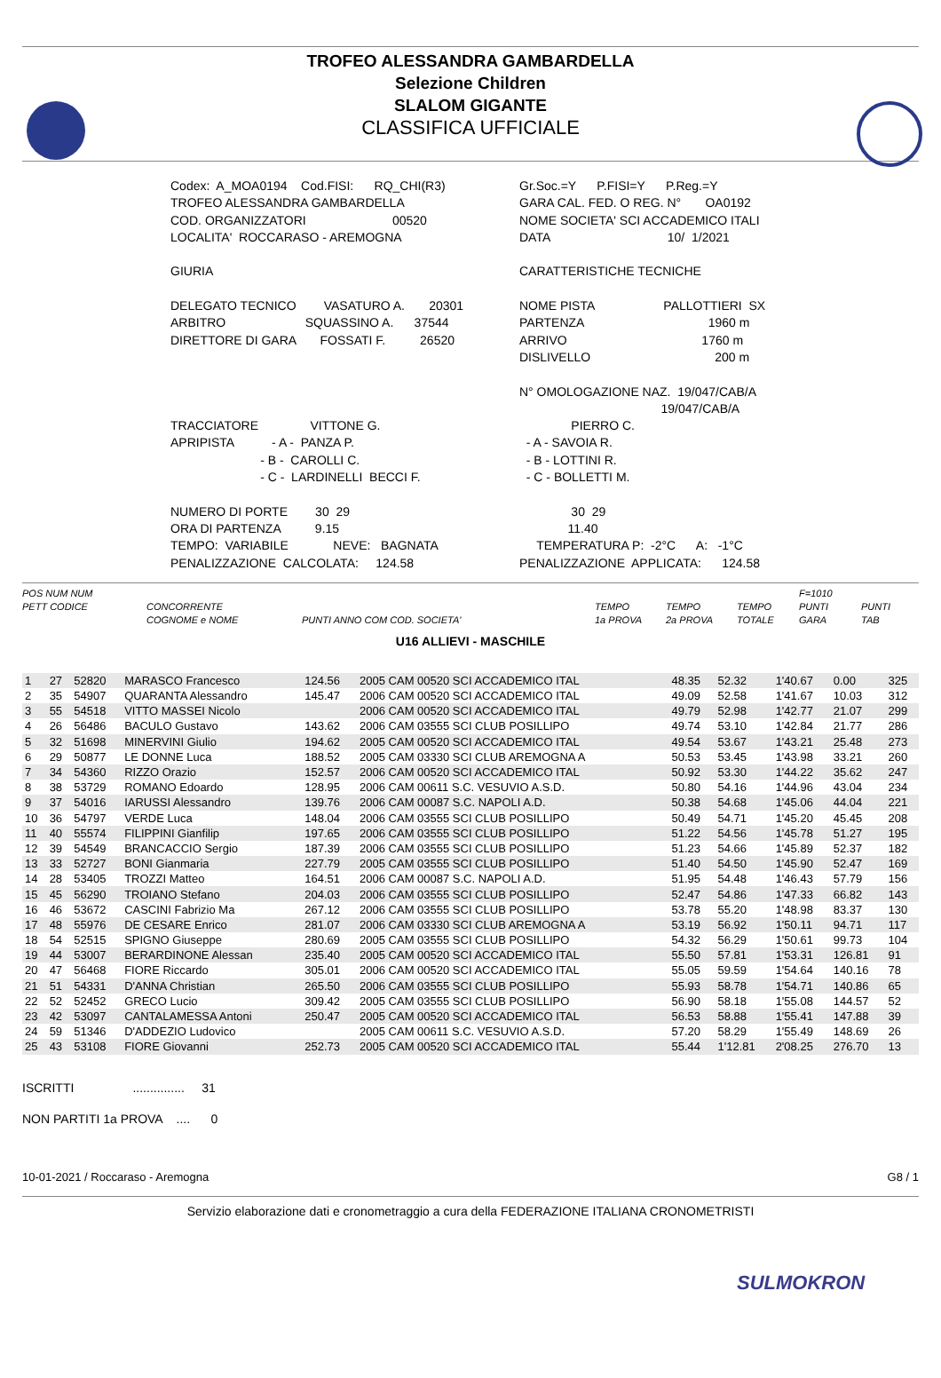TROFEO ALESSANDRA GAMBARDELLA
Selezione Children
SLALOM GIGANTE
CLASSIFICA UFFICIALE
Codex: A_MOA0194 Cod.FISI: RQ_CHI(R3)
Gr.Soc.=Y P.FISI=Y P.Reg.=Y
TROFEO ALESSANDRA GAMBARDELLA
GARA CAL. FED. O REG. N° OA0192
COD. ORGANIZZATORI 00520
NOME SOCIETA' SCI ACCADEMICO ITALI
LOCALITA' ROCCARASO - AREMOGNA
DATA 10/ 1/2021
GIURIA
CARATTERISTICHE TECNICHE
DELEGATO TECNICO VASATURO A. 20301
NOME PISTA PALLOTTIERI SX
ARBITRO SQUASSINO A. 37544
PARTENZA 1960 m
DIRETTORE DI GARA FOSSATI F. 26520
ARRIVO 1760 m
DISLIVELLO 200 m
N° OMOLOGAZIONE NAZ. 19/047/CAB/A
19/047/CAB/A
TRACCIATORE VITTONE G.
PIERRO C.
APRIPISTA - A - PANZA P.
- A - SAVOIA R.
- B - CAROLLI C.
- B - LOTTINI R.
- C - LARDINELLI BECCI F.
- C - BOLLETTI M.
NUMERO DI PORTE 30 29
30 29
ORA DI PARTENZA 9.15
11.40
TEMPO: VARIABILE NEVE: BAGNATA
TEMPERATURA P: -2°C A: -1°C
PENALIZZAZIONE CALCOLATA: 124.58
PENALIZZAZIONE APPLICATA: 124.58
POS NUM NUM
PETT CODICE
CONCORRENTE
COGNOME e NOME
PUNTI ANNO COM COD. SOCIETA'
TEMPO
1a PROVA
TEMPO
2a PROVA
TEMPO
TOTALE F=1010
PUNTI
GARA
PUNTI
TAB
U16 ALLIEVI - MASCHILE
| 1 | 27 | 52820 | MARASCO Francesco | 124.56 | 2005 CAM 00520 SCI ACCADEMICO ITAL | 48.35 | 52.32 | 1'40.67 | 0.00 | 325 |
| 2 | 35 | 54907 | QUARANTA Alessandro | 145.47 | 2006 CAM 00520 SCI ACCADEMICO ITAL | 49.09 | 52.58 | 1'41.67 | 10.03 | 312 |
| 3 | 55 | 54518 | VITTO MASSEI Nicolo | | 2006 CAM 00520 SCI ACCADEMICO ITAL | 49.79 | 52.98 | 1'42.77 | 21.07 | 299 |
| 4 | 26 | 56486 | BACULO Gustavo | 143.62 | 2006 CAM 03555 SCI CLUB POSILLIPO | 49.74 | 53.10 | 1'42.84 | 21.77 | 286 |
| 5 | 32 | 51698 | MINERVINI Giulio | 194.62 | 2005 CAM 00520 SCI ACCADEMICO ITAL | 49.54 | 53.67 | 1'43.21 | 25.48 | 273 |
| 6 | 29 | 50877 | LE DONNE Luca | 188.52 | 2005 CAM 03330 SCI CLUB AREMOGNA A | 50.53 | 53.45 | 1'43.98 | 33.21 | 260 |
| 7 | 34 | 54360 | RIZZO Orazio | 152.57 | 2006 CAM 00520 SCI ACCADEMICO ITAL | 50.92 | 53.30 | 1'44.22 | 35.62 | 247 |
| 8 | 38 | 53729 | ROMANO Edoardo | 128.95 | 2006 CAM 00611 S.C. VESUVIO A.S.D. | 50.80 | 54.16 | 1'44.96 | 43.04 | 234 |
| 9 | 37 | 54016 | IARUSSI Alessandro | 139.76 | 2006 CAM 00087 S.C. NAPOLI A.D. | 50.38 | 54.68 | 1'45.06 | 44.04 | 221 |
| 10 | 36 | 54797 | VERDE Luca | 148.04 | 2006 CAM 03555 SCI CLUB POSILLIPO | 50.49 | 54.71 | 1'45.20 | 45.45 | 208 |
| 11 | 40 | 55574 | FILIPPINI Gianfilip | 197.65 | 2006 CAM 03555 SCI CLUB POSILLIPO | 51.22 | 54.56 | 1'45.78 | 51.27 | 195 |
| 12 | 39 | 54549 | BRANCACCIO Sergio | 187.39 | 2006 CAM 03555 SCI CLUB POSILLIPO | 51.23 | 54.66 | 1'45.89 | 52.37 | 182 |
| 13 | 33 | 52727 | BONI Gianmaria | 227.79 | 2005 CAM 03555 SCI CLUB POSILLIPO | 51.40 | 54.50 | 1'45.90 | 52.47 | 169 |
| 14 | 28 | 53405 | TROZZI Matteo | 164.51 | 2006 CAM 00087 S.C. NAPOLI A.D. | 51.95 | 54.48 | 1'46.43 | 57.79 | 156 |
| 15 | 45 | 56290 | TROIANO Stefano | 204.03 | 2006 CAM 03555 SCI CLUB POSILLIPO | 52.47 | 54.86 | 1'47.33 | 66.82 | 143 |
| 16 | 46 | 53672 | CASCINI Fabrizio Ma | 267.12 | 2006 CAM 03555 SCI CLUB POSILLIPO | 53.78 | 55.20 | 1'48.98 | 83.37 | 130 |
| 17 | 48 | 55976 | DE CESARE Enrico | 281.07 | 2006 CAM 03330 SCI CLUB AREMOGNA A | 53.19 | 56.92 | 1'50.11 | 94.71 | 117 |
| 18 | 54 | 52515 | SPIGNO Giuseppe | 280.69 | 2005 CAM 03555 SCI CLUB POSILLIPO | 54.32 | 56.29 | 1'50.61 | 99.73 | 104 |
| 19 | 44 | 53007 | BERARDINONE Alessan | 235.40 | 2005 CAM 00520 SCI ACCADEMICO ITAL | 55.50 | 57.81 | 1'53.31 | 126.81 | 91 |
| 20 | 47 | 56468 | FIORE Riccardo | 305.01 | 2006 CAM 00520 SCI ACCADEMICO ITAL | 55.05 | 59.59 | 1'54.64 | 140.16 | 78 |
| 21 | 51 | 54331 | D'ANNA Christian | 265.50 | 2006 CAM 03555 SCI CLUB POSILLIPO | 55.93 | 58.78 | 1'54.71 | 140.86 | 65 |
| 22 | 52 | 52452 | GRECO Lucio | 309.42 | 2005 CAM 03555 SCI CLUB POSILLIPO | 56.90 | 58.18 | 1'55.08 | 144.57 | 52 |
| 23 | 42 | 53097 | CANTALAMESSA Antoni | 250.47 | 2005 CAM 00520 SCI ACCADEMICO ITAL | 56.53 | 58.88 | 1'55.41 | 147.88 | 39 |
| 24 | 59 | 51346 | D'ADDEZIO Ludovico | | 2005 CAM 00611 S.C. VESUVIO A.S.D. | 57.20 | 58.29 | 1'55.49 | 148.69 | 26 |
| 25 | 43 | 53108 | FIORE Giovanni | 252.73 | 2005 CAM 00520 SCI ACCADEMICO ITAL | 55.44 | 1'12.81 | 2'08.25 | 276.70 | 13 |
ISCRITTI ............... 31 NON PARTITI 1a PROVA .... 0
10-01-2021 / Roccaraso - Aremogna G8 / 1
Servizio elaborazione dati e cronometraggio a cura della FEDERAZIONE ITALIANA CRONOMETRISTI
SULMOKRON